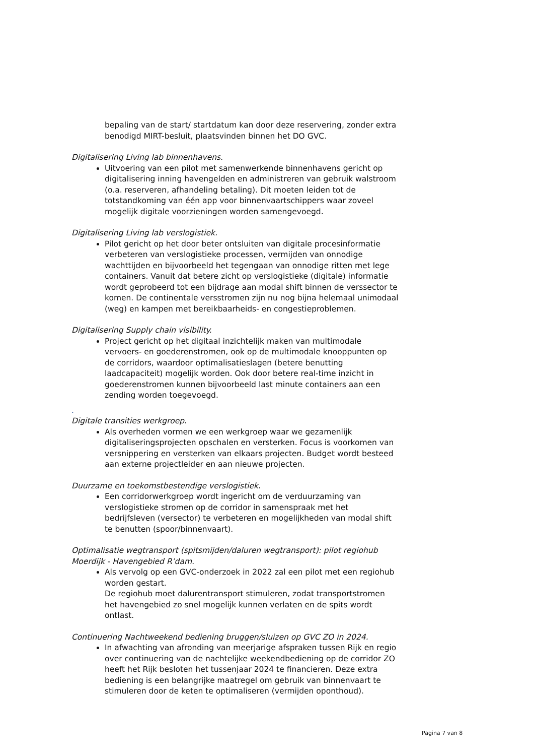bepaling van de start/ startdatum kan door deze reservering, zonder extra benodigd MIRT-besluit, plaatsvinden binnen het DO GVC.
Digitalisering Living lab binnenhavens.
Uitvoering van een pilot met samenwerkende binnenhavens gericht op digitalisering inning havengelden en administreren van gebruik walstroom (o.a. reserveren, afhandeling betaling). Dit moeten leiden tot de totstandkoming van één app voor binnenvaartschippers waar zoveel mogelijk digitale voorzieningen worden samengevoegd.
Digitalisering Living lab verslogistiek.
Pilot gericht op het door beter ontsluiten van digitale procesinformatie verbeteren van verslogistieke processen, vermijden van onnodige wachttijden en bijvoorbeeld het tegengaan van onnodige ritten met lege containers. Vanuit dat betere zicht op verslogistieke (digitale) informatie wordt geprobeerd tot een bijdrage aan modal shift binnen de verssector te komen. De continentale versstromen zijn nu nog bijna helemaal unimodaal (weg) en kampen met bereikbaarheids- en congestieproblemen.
Digitalisering Supply chain visibility.
Project gericht op het digitaal inzichtelijk maken van multimodale vervoers- en goederenstromen, ook op de multimodale knooppunten op de corridors, waardoor optimalisatieslagen (betere benutting laadcapaciteit) mogelijk worden. Ook door betere real-time inzicht in goederenstromen kunnen bijvoorbeeld last minute containers aan een zending worden toegevoegd.
.
Digitale transities werkgroep.
Als overheden vormen we een werkgroep waar we gezamenlijk digitaliseringsprojecten opschalen en versterken. Focus is voorkomen van versnippering en versterken van elkaars projecten. Budget wordt besteed aan externe projectleider en aan nieuwe projecten.
Duurzame en toekomstbestendige verslogistiek.
Een corridorwerkgroep wordt ingericht om de verduurzaming van verslogistieke stromen op de corridor in samenspraak met het bedrijfsleven (versector) te verbeteren en mogelijkheden van modal shift te benutten (spoor/binnenvaart).
Optimalisatie wegtransport (spitsmijden/daluren wegtransport): pilot regiohub Moerdijk - Havengebied R’dam.
Als vervolg op een GVC-onderzoek in 2022 zal een pilot met een regiohub worden gestart.
De regiohub moet dalurentransport stimuleren, zodat transportstromen het havengebied zo snel mogelijk kunnen verlaten en de spits wordt ontlast.
Continuering Nachtweekend bediening bruggen/sluizen op GVC ZO in 2024.
In afwachting van afronding van meerjarige afspraken tussen Rijk en regio over continuering van de nachtelijke weekendbediening op de corridor ZO heeft het Rijk besloten het tussenjaar 2024 te financieren. Deze extra bediening is een belangrijke maatregel om gebruik van binnenvaart te stimuleren door de keten te optimaliseren (vermijden oponthoud).
Pagina 7 van 8